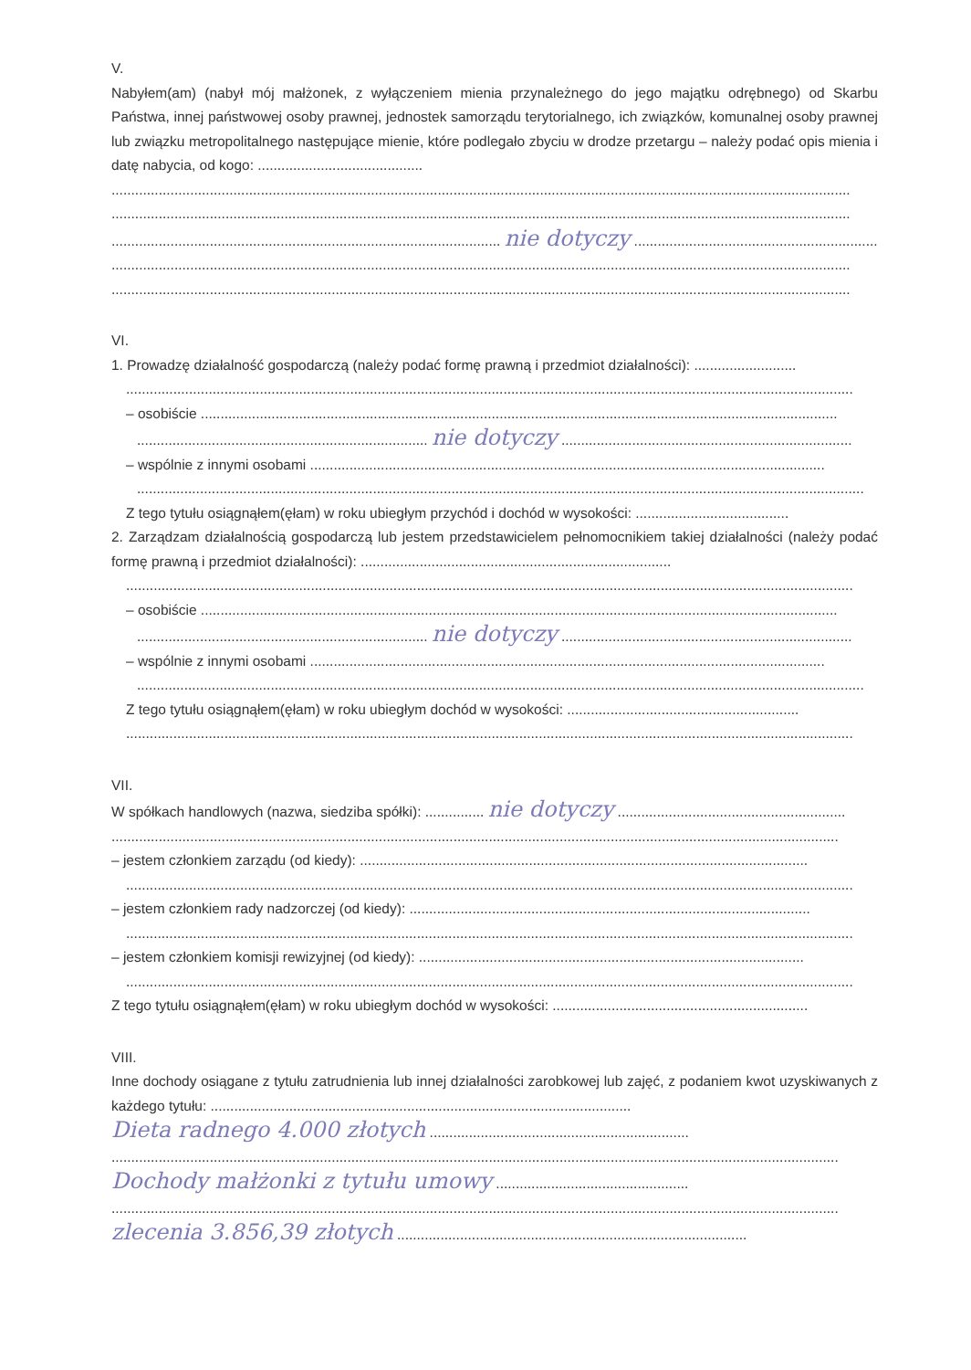V.
Nabyłem(am) (nabył mój małżonek, z wyłączeniem mienia przynależnego do jego majątku odrębnego) od Skarbu Państwa, innej państwowej osoby prawnej, jednostek samorządu terytorialnego, ich związków, komunalnej osoby prawnej lub związku metropolitalnego następujące mienie, które podlegało zbyciu w drodze przetargu – należy podać opis mienia i datę nabycia, od kogo: ..........................................
............................................................................................................................................................................................
............................................................................................................................................................................................
................................................................................................... nie dotyczy .......................................................................
............................................................................................................................................................................................
............................................................................................................................................................................................
VI.
1. Prowadzę działalność gospodarczą (należy podać formę prawną i przedmiot działalności): ..........................
.........................................................................................................................................................................................
– osobiście ..................................................................................................................................................................
.......................................................................... nie dotyczy ..........................................................................
– wspólnie z innymi osobami ...................................................................................................................................
.........................................................................................................................................................................................
Z tego tytułu osiągnąłem(ęłam) w roku ubiegłym przychód i dochód w wysokości: .......................................
2. Zarządzam działalnością gospodarczą lub jestem przedstawicielem pełnomocnikiem takiej działalności (należy podać formę prawną i przedmiot działalności): ...............................................................................
.........................................................................................................................................................................................
– osobiście ..................................................................................................................................................................
.......................................................................... nie dotyczy ..........................................................................
– wspólnie z innymi osobami ...................................................................................................................................
.........................................................................................................................................................................................
Z tego tytułu osiągnąłem(ęłam) w roku ubiegłym dochód w wysokości: ...........................................................
.........................................................................................................................................................................................
VII.
W spółkach handlowych (nazwa, siedziba spółki): ............... nie dotyczy ..........................................................
.........................................................................................................................................................................................
– jestem członkiem zarządu (od kiedy): ..................................................................................................................
.........................................................................................................................................................................................
– jestem członkiem rady nadzorczej (od kiedy): ......................................................................................................
.........................................................................................................................................................................................
– jestem członkiem komisji rewizyjnej (od kiedy): ..................................................................................................
.........................................................................................................................................................................................
Z tego tytułu osiągnąłem(ęłam) w roku ubiegłym dochód w wysokości: .................................................................
VIII.
Inne dochody osiągane z tytułu zatrudnienia lub innej działalności zarobkowej lub zajęć, z podaniem kwot uzyskiwanych z każdego tytułu: ...........................................................................................................
Dieta radnego 4.000 złotych ..................................................................
.........................................................................................................................................................................................
Dochody małżonki z tytułu umowy .................................................
.........................................................................................................................................................................................
zlecenia 3.856,39 złotych .........................................................................................